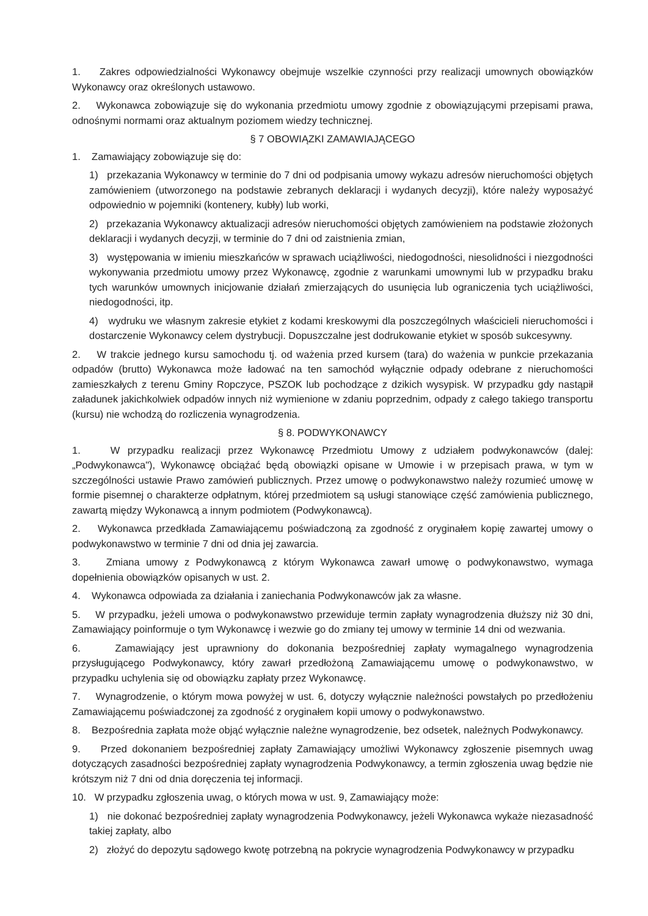1. Zakres odpowiedzialności Wykonawcy obejmuje wszelkie czynności przy realizacji umownych obowiązków Wykonawcy oraz określonych ustawowo.
2. Wykonawca zobowiązuje się do wykonania przedmiotu umowy zgodnie z obowiązującymi przepisami prawa, odnośnymi normami oraz aktualnym poziomem wiedzy technicznej.
§ 7 OBOWIĄZKI ZAMAWIAJĄCEGO
1. Zamawiający zobowiązuje się do:
1) przekazania Wykonawcy w terminie do 7 dni od podpisania umowy wykazu adresów nieruchomości objętych zamówieniem (utworzonego na podstawie zebranych deklaracji i wydanych decyzji), które należy wyposażyć odpowiednio w pojemniki (kontenery, kubły) lub worki,
2) przekazania Wykonawcy aktualizacji adresów nieruchomości objętych zamówieniem na podstawie złożonych deklaracji i wydanych decyzji, w terminie do 7 dni od zaistnienia zmian,
3) występowania w imieniu mieszkańców w sprawach uciążliwości, niedogodności, niesolidności i niezgodności wykonywania przedmiotu umowy przez Wykonawcę, zgodnie z warunkami umownymi lub w przypadku braku tych warunków umownych inicjowanie działań zmierzających do usunięcia lub ograniczenia tych uciążliwości, niedogodności, itp.
4) wydruku we własnym zakresie etykiet z kodami kreskowymi dla poszczególnych właścicieli nieruchomości i dostarczenie Wykonawcy celem dystrybucji. Dopuszczalne jest dodrukowanie etykiet w sposób sukcesywny.
2. W trakcie jednego kursu samochodu tj. od ważenia przed kursem (tara) do ważenia w punkcie przekazania odpadów (brutto) Wykonawca może ładować na ten samochód wyłącznie odpady odebrane z nieruchomości zamieszkałych z terenu Gminy Ropczyce, PSZOK lub pochodzące z dzikich wysypisk. W przypadku gdy nastąpił załadunek jakichkolwiek odpadów innych niż wymienione w zdaniu poprzednim, odpady z całego takiego transportu (kursu) nie wchodzą do rozliczenia wynagrodzenia.
§ 8. PODWYKONAWCY
1. W przypadku realizacji przez Wykonawcę Przedmiotu Umowy z udziałem podwykonawców (dalej: „Podwykonawca"), Wykonawcę obciążać będą obowiązki opisane w Umowie i w przepisach prawa, w tym w szczególności ustawie Prawo zamówień publicznych. Przez umowę o podwykonawstwo należy rozumieć umowę w formie pisemnej o charakterze odpłatnym, której przedmiotem są usługi stanowiące część zamówienia publicznego, zawartą między Wykonawcą a innym podmiotem (Podwykonawcą).
2. Wykonawca przedkłada Zamawiającemu poświadczoną za zgodność z oryginałem kopię zawartej umowy o podwykonawstwo w terminie 7 dni od dnia jej zawarcia.
3. Zmiana umowy z Podwykonawcą z którym Wykonawca zawarł umowę o podwykonawstwo, wymaga dopełnienia obowiązków opisanych w ust. 2.
4. Wykonawca odpowiada za działania i zaniechania Podwykonawców jak za własne.
5. W przypadku, jeżeli umowa o podwykonawstwo przewiduje termin zapłaty wynagrodzenia dłuższy niż 30 dni, Zamawiający poinformuje o tym Wykonawcę i wezwie go do zmiany tej umowy w terminie 14 dni od wezwania.
6. Zamawiający jest uprawniony do dokonania bezpośredniej zapłaty wymagalnego wynagrodzenia przysługującego Podwykonawcy, który zawarł przedłożoną Zamawiającemu umowę o podwykonawstwo, w przypadku uchylenia się od obowiązku zapłaty przez Wykonawcę.
7. Wynagrodzenie, o którym mowa powyżej w ust. 6, dotyczy wyłącznie należności powstałych po przedłożeniu Zamawiającemu poświadczonej za zgodność z oryginałem kopii umowy o podwykonawstwo.
8. Bezpośrednia zapłata może objąć wyłącznie należne wynagrodzenie, bez odsetek, należnych Podwykonawcy.
9. Przed dokonaniem bezpośredniej zapłaty Zamawiający umożliwi Wykonawcy zgłoszenie pisemnych uwag dotyczących zasadności bezpośredniej zapłaty wynagrodzenia Podwykonawcy, a termin zgłoszenia uwag będzie nie krótszym niż 7 dni od dnia doręczenia tej informacji.
10. W przypadku zgłoszenia uwag, o których mowa w ust. 9, Zamawiający może:
1) nie dokonać bezpośredniej zapłaty wynagrodzenia Podwykonawcy, jeżeli Wykonawca wykaże niezasadność takiej zapłaty, albo
2) złożyć do depozytu sądowego kwotę potrzebną na pokrycie wynagrodzenia Podwykonawcy w przypadku